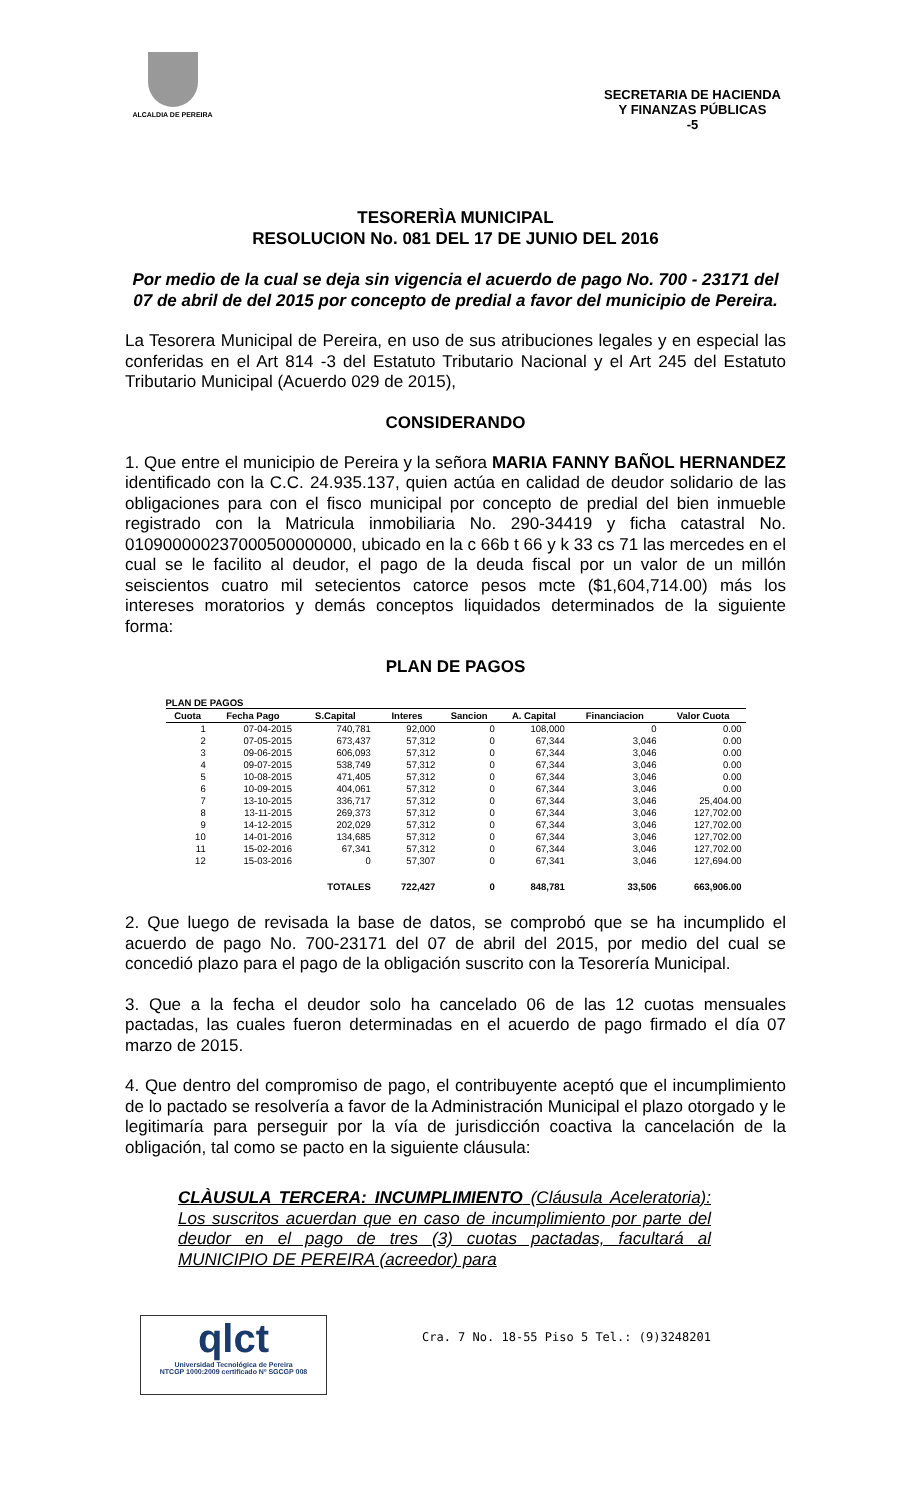ALCALDIA DE PEREIRA
SECRETARIA DE HACIENDA
Y FINANZAS PÚBLICAS
-5
TESORERÌA MUNICIPAL
RESOLUCION No. 081 DEL 17 DE JUNIO DEL 2016
Por medio de la cual se deja sin vigencia el acuerdo de pago No. 700 - 23171 del 07 de abril de del 2015 por concepto de predial a favor del municipio de Pereira.
La Tesorera Municipal de Pereira, en uso de sus atribuciones legales y en especial las conferidas en el Art 814 -3 del Estatuto Tributario Nacional y el Art 245 del Estatuto Tributario Municipal (Acuerdo 029 de 2015),
CONSIDERANDO
1. Que entre el municipio de Pereira y la señora MARIA FANNY BAÑOL HERNANDEZ identificado con la C.C. 24.935.137, quien actúa en calidad de deudor solidario de las obligaciones para con el fisco municipal por concepto de predial del bien inmueble registrado con la Matricula inmobiliaria No. 290-34419 y ficha catastral No. 010900000237000500000000, ubicado en la c 66b t 66 y k 33 cs 71 las mercedes en el cual se le facilito al deudor, el pago de la deuda fiscal por un valor de un millón seiscientos cuatro mil setecientos catorce pesos mcte ($1,604,714.00) más los intereses moratorios y demás conceptos liquidados determinados de la siguiente forma:
PLAN DE PAGOS
PLAN DE PAGOS
| Cuota | Fecha Pago | S.Capital | Interes | Sancion | A. Capital | Financiacion | Valor Cuota |
| --- | --- | --- | --- | --- | --- | --- | --- |
| 1 | 07-04-2015 | 740,781 | 92,000 | 0 | 108,000 | 0 | 0.00 |
| 2 | 07-05-2015 | 673,437 | 57,312 | 0 | 67,344 | 3,046 | 0.00 |
| 3 | 09-06-2015 | 606,093 | 57,312 | 0 | 67,344 | 3,046 | 0.00 |
| 4 | 09-07-2015 | 538,749 | 57,312 | 0 | 67,344 | 3,046 | 0.00 |
| 5 | 10-08-2015 | 471,405 | 57,312 | 0 | 67,344 | 3,046 | 0.00 |
| 6 | 10-09-2015 | 404,061 | 57,312 | 0 | 67,344 | 3,046 | 0.00 |
| 7 | 13-10-2015 | 336,717 | 57,312 | 0 | 67,344 | 3,046 | 25,404.00 |
| 8 | 13-11-2015 | 269,373 | 57,312 | 0 | 67,344 | 3,046 | 127,702.00 |
| 9 | 14-12-2015 | 202,029 | 57,312 | 0 | 67,344 | 3,046 | 127,702.00 |
| 10 | 14-01-2016 | 134,685 | 57,312 | 0 | 67,344 | 3,046 | 127,702.00 |
| 11 | 15-02-2016 | 67,341 | 57,312 | 0 | 67,344 | 3,046 | 127,702.00 |
| 12 | 15-03-2016 | 0 | 57,307 | 0 | 67,341 | 3,046 | 127,694.00 |
| | | TOTALES | 722,427 | 0 | 848,781 | 33,506 | 663,906.00 |
2. Que luego de revisada la base de datos, se comprobó que se ha incumplido el acuerdo de pago No. 700-23171 del 07 de abril del 2015, por medio del cual se concedió plazo para el pago de la obligación suscrito con la Tesorería Municipal.
3. Que a la fecha el deudor solo ha cancelado 06 de las 12 cuotas mensuales pactadas, las cuales fueron determinadas en el acuerdo de pago firmado el día 07 marzo de 2015.
4. Que dentro del compromiso de pago, el contribuyente aceptó que el incumplimiento de lo pactado se resolvería a favor de la Administración Municipal el plazo otorgado y le legitimaría para perseguir por la vía de jurisdicción coactiva la cancelación de la obligación, tal como se pacto en la siguiente cláusula:
CLÀUSULA TERCERA: INCUMPLIMIENTO (Cláusula Aceleratoria): Los suscritos acuerdan que en caso de incumplimiento por parte del deudor en el pago de tres (3) cuotas pactadas, facultará al MUNICIPIO DE PEREIRA (acreedor) para
qlct
Universidad Tecnológica de Pereira
NTCGP 1000:2009 certificado Nº SGCGP 008
Cra. 7 No. 18-55 Piso 5 Tel.: (9)3248201